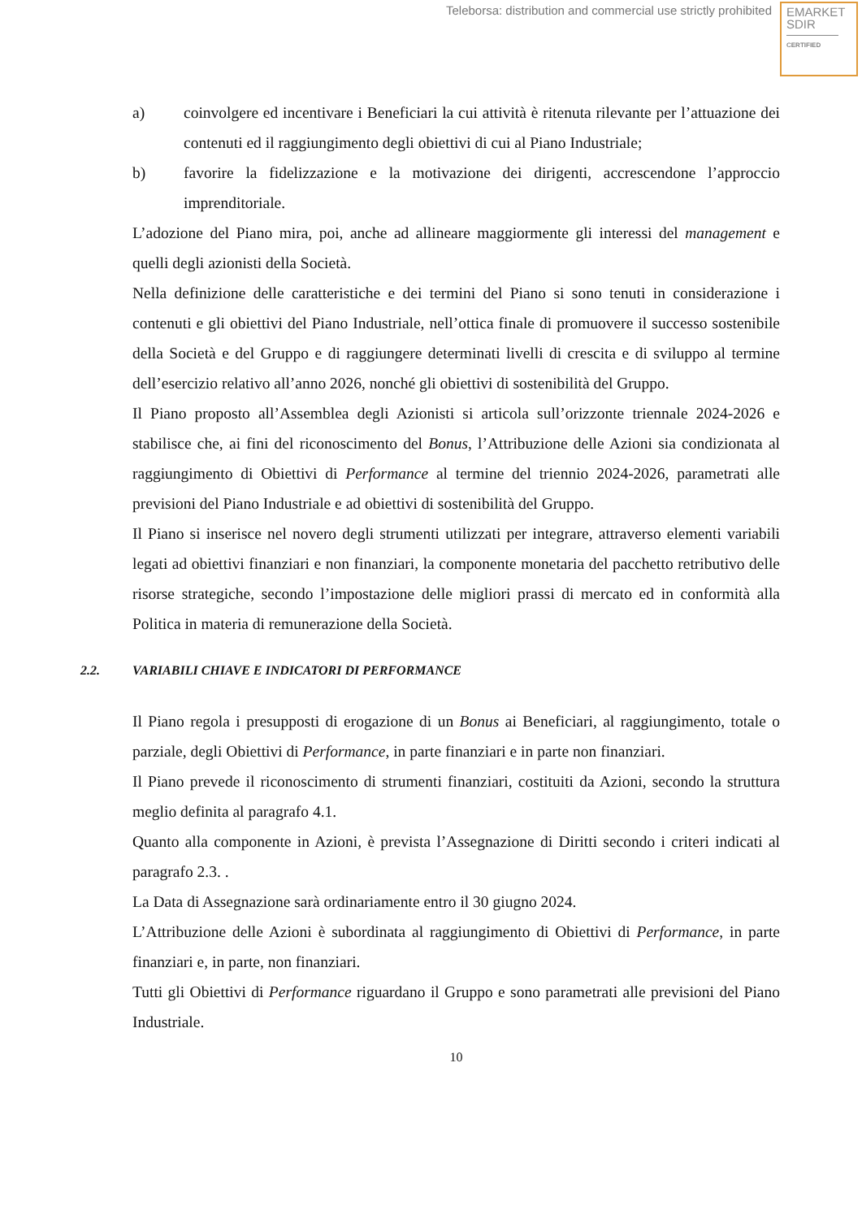Teleborsa: distribution and commercial use strictly prohibited
EMARKET
SDIR
CERTIFIED
a) coinvolgere ed incentivare i Beneficiari la cui attività è ritenuta rilevante per l’attuazione dei contenuti ed il raggiungimento degli obiettivi di cui al Piano Industriale;
b) favorire la fidelizzazione e la motivazione dei dirigenti, accrescendone l’approccio imprenditoriale.
L’adozione del Piano mira, poi, anche ad allineare maggiormente gli interessi del management e quelli degli azionisti della Società.
Nella definizione delle caratteristiche e dei termini del Piano si sono tenuti in considerazione i contenuti e gli obiettivi del Piano Industriale, nell’ottica finale di promuovere il successo sostenibile della Società e del Gruppo e di raggiungere determinati livelli di crescita e di sviluppo al termine dell’esercizio relativo all’anno 2026, nonché gli obiettivi di sostenibilità del Gruppo.
Il Piano proposto all’Assemblea degli Azionisti si articola sull’orizzonte triennale 2024-2026 e stabilisce che, ai fini del riconoscimento del Bonus, l’Attribuzione delle Azioni sia condizionata al raggiungimento di Obiettivi di Performance al termine del triennio 2024-2026, parametrati alle previsioni del Piano Industriale e ad obiettivi di sostenibilità del Gruppo.
Il Piano si inserisce nel novero degli strumenti utilizzati per integrare, attraverso elementi variabili legati ad obiettivi finanziari e non finanziari, la componente monetaria del pacchetto retributivo delle risorse strategiche, secondo l’impostazione delle migliori prassi di mercato ed in conformità alla Politica in materia di remunerazione della Società.
2.2. VARIABILI CHIAVE E INDICATORI DI PERFORMANCE
Il Piano regola i presupposti di erogazione di un Bonus ai Beneficiari, al raggiungimento, totale o parziale, degli Obiettivi di Performance, in parte finanziari e in parte non finanziari.
Il Piano prevede il riconoscimento di strumenti finanziari, costituiti da Azioni, secondo la struttura meglio definita al paragrafo 4.1.
Quanto alla componente in Azioni, è prevista l’Assegnazione di Diritti secondo i criteri indicati al paragrafo 2.3. .
La Data di Assegnazione sarà ordinariamente entro il 30 giugno 2024.
L’Attribuzione delle Azioni è subordinata al raggiungimento di Obiettivi di Performance, in parte finanziari e, in parte, non finanziari.
Tutti gli Obiettivi di Performance riguardano il Gruppo e sono parametrati alle previsioni del Piano Industriale.
10